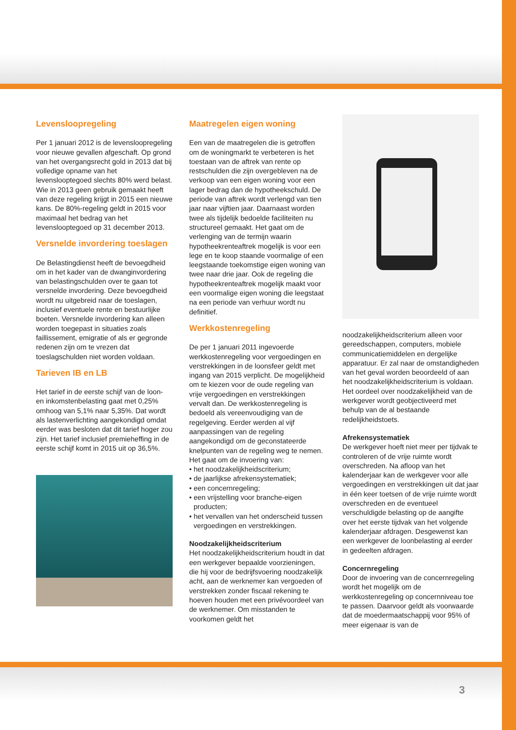Levensloopregeling
Per 1 januari 2012 is de levensloopregeling voor nieuwe gevallen afgeschaft. Op grond van het overgangsrecht gold in 2013 dat bij volledige opname van het levenslooptegoed slechts 80% werd belast. Wie in 2013 geen gebruik gemaakt heeft van deze regeling krijgt in 2015 een nieuwe kans. De 80%-regeling geldt in 2015 voor maximaal het bedrag van het levenslooptegoed op 31 december 2013.
Versnelde invordering toeslagen
De Belastingdienst heeft de bevoegdheid om in het kader van de dwanginvordering van belastingschulden over te gaan tot versnelde invordering. Deze bevoegdheid wordt nu uitgebreid naar de toeslagen, inclusief eventuele rente en bestuurlijke boeten. Versnelde invordering kan alleen worden toegepast in situaties zoals faillissement, emigratie of als er gegronde redenen zijn om te vrezen dat toeslagschulden niet worden voldaan.
Tarieven IB en LB
Het tarief in de eerste schijf van de loon- en inkomstenbelasting gaat met 0,25% omhoog van 5,1% naar 5,35%. Dat wordt als lastenverlichting aangekondigd omdat eerder was besloten dat dit tarief hoger zou zijn. Het tarief inclusief premieheffing in de eerste schijf komt in 2015 uit op 36,5%.
Maatregelen eigen woning
Een van de maatregelen die is getroffen om de woningmarkt te verbeteren is het toestaan van de aftrek van rente op restschulden die zijn overgebleven na de verkoop van een eigen woning voor een lager bedrag dan de hypotheekschuld. De periode van aftrek wordt verlengd van tien jaar naar vijftien jaar. Daarnaast worden twee als tijdelijk bedoelde faciliteiten nu structureel gemaakt. Het gaat om de verlenging van de termijn waarin hypotheekrenteaftrek mogelijk is voor een lege en te koop staande voormalige of een leegstaande toekomstige eigen woning van twee naar drie jaar. Ook de regeling die hypotheekrenteaftrek mogelijk maakt voor een voormalige eigen woning die leegstaat na een periode van verhuur wordt nu definitief.
Werkkostenregeling
De per 1 januari 2011 ingevoerde werkkostenregeling voor vergoedingen en verstrekkingen in de loonsfeer geldt met ingang van 2015 verplicht. De mogelijkheid om te kiezen voor de oude regeling van vrije vergoedingen en verstrekkingen vervalt dan. De werkkostenregeling is bedoeld als vereenvoudiging van de regelgeving. Eerder werden al vijf aanpassingen van de regeling aangekondigd om de geconstateerde knelpunten van de regeling weg te nemen. Het gaat om de invoering van:
• het noodzakelijkheidscriterium;
• de jaarlijkse afrekensystematiek;
• een concernregeling;
• een vrijstelling voor branche-eigen producten;
• het vervallen van het onderscheid tussen vergoedingen en verstrekkingen.
Noodzakelijkheidscriterium
Het noodzakelijkheidscriterium houdt in dat een werkgever bepaalde voorzieningen, die hij voor de bedrijfsvoering noodzakelijk acht, aan de werknemer kan vergoeden of verstrekken zonder fiscaal rekening te hoeven houden met een privévoordeel van de werknemer. Om misstanden te voorkomen geldt het
noodzakelijkheidscriterium alleen voor gereedschappen, computers, mobiele communicatiemiddelen en dergelijke apparatuur. Er zal naar de omstandigheden van het geval worden beoordeeld of aan het noodzakelijkheidscriterium is voldaan. Het oordeel over noodzakelijkheid van de werkgever wordt geobjectiveerd met behulp van de al bestaande redelijkheidstoets.
Afrekensystematiek
De werkgever hoeft niet meer per tijdvak te controleren of de vrije ruimte wordt overschreden. Na afloop van het kalenderjaar kan de werkgever voor alle vergoedingen en verstrekkingen uit dat jaar in één keer toetsen of de vrije ruimte wordt overschreden en de eventueel verschuldigde belasting op de aangifte over het eerste tijdvak van het volgende kalenderjaar afdragen. Desgewenst kan een werkgever de loonbelasting al eerder in gedeelten afdragen.
Concernregeling
Door de invoering van de concernregeling wordt het mogelijk om de werkkostenregeling op concernniveau toe te passen. Daarvoor geldt als voorwaarde dat de moedermaatschappij voor 95% of meer eigenaar is van de
3